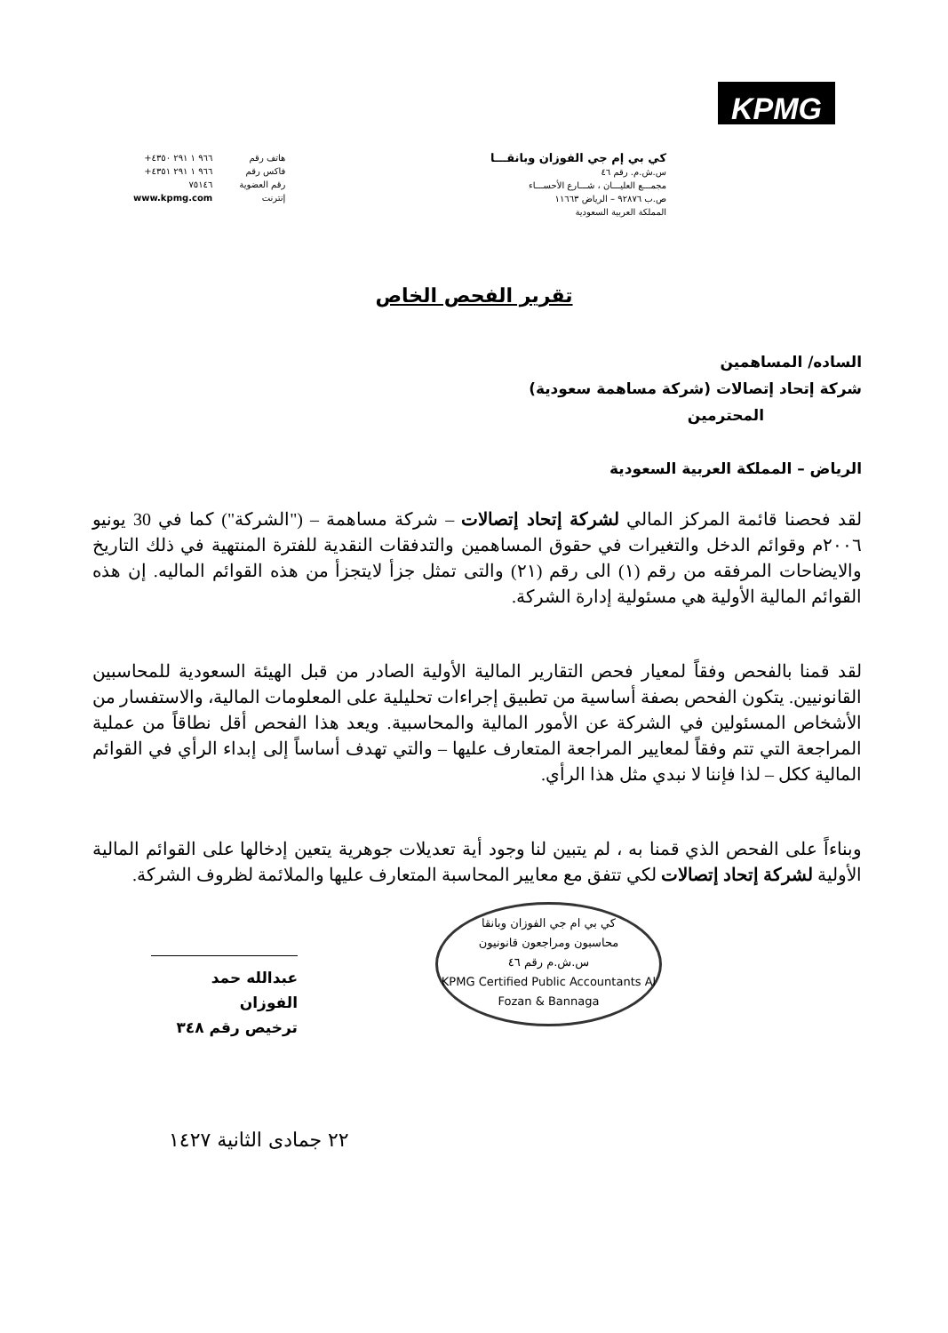KPMG
كي بي إم جي الفوزان وبانقـــا
س.ش.م. رقم ٤٦
مجمـــع العليـــان ، شـــارع الأحســـاء
ص.ب ٩٢٨٧٦ – الرياض ١١٦٦٣
المملكة العربية السعودية
هاتف رقم
فاكس رقم
رقم العضوية
إنترنت
+٩٦٦ ١ ٢٩١ ٤٣٥٠
+٩٦٦ ١ ٢٩١ ٤٣٥١
٧٥١٤٦
www.kpmg.com
تقرير الفحص الخاص
الساده/ المساهمين
شركة إتحاد إتصالات (شركة مساهمة سعودية)
المحترمين
الرياض – المملكة العربية السعودية
لقد فحصنا قائمة المركز المالي لشركة إتحاد إتصالات – شركة مساهمة – ("الشركة") كما في 30 يونيو ٢٠٠٦م وقوائم الدخل والتغيرات في حقوق المساهمين والتدفقات النقدية للفترة المنتهية في ذلك التاريخ والايضاحات المرفقه من رقم (١) الى رقم (٢١) والتى تمثل جزأ لايتجزأ من هذه القوائم الماليه. إن هذه القوائم المالية الأولية هي مسئولية إدارة الشركة.
لقد قمنا بالفحص وفقاً لمعيار فحص التقارير المالية الأولية الصادر من قبل الهيئة السعودية للمحاسبين القانونيين. يتكون الفحص بصفة أساسية من تطبيق إجراءات تحليلية على المعلومات المالية، والاستفسار من الأشخاص المسئولين في الشركة عن الأمور المالية والمحاسبية. ويعد هذا الفحص أقل نطاقاً من عملية المراجعة التي تتم وفقاً لمعايير المراجعة المتعارف عليها – والتي تهدف أساساً إلى إبداء الرأي في القوائم المالية ككل – لذا فإننا لا نبدي مثل هذا الرأي.
وبناءاً على الفحص الذي قمنا به ، لم يتبين لنا وجود أية تعديلات جوهرية يتعين إدخالها على القوائم المالية الأولية لشركة إتحاد إتصالات لكي تتفق مع معايير المحاسبة المتعارف عليها والملائمة لظروف الشركة.
كي بي ام جي الفوزان وبانقا
محاسبون ومراجعون قانونيون
س.ش.م رقم ٤٦
KPMG Certified Public Accountants Al Fozan & Bannaga
عبدالله حمد الفوزان
ترخيص رقم ٣٤٨
٢٢ جمادى الثانية ١٤٢٧